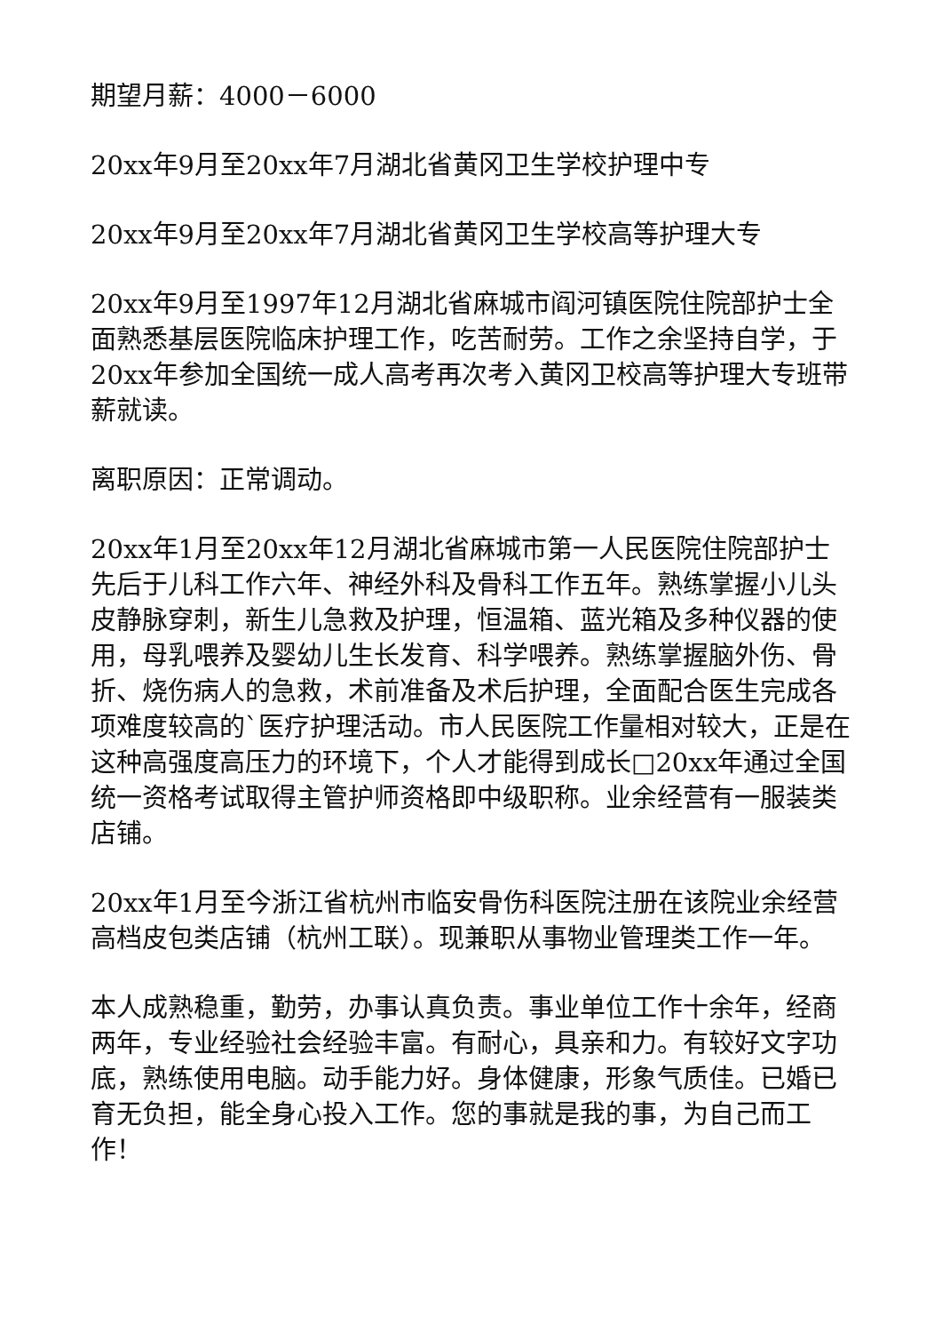期望月薪：4000－6000
20xx年9月至20xx年7月湖北省黄冈卫生学校护理中专
20xx年9月至20xx年7月湖北省黄冈卫生学校高等护理大专
20xx年9月至1997年12月湖北省麻城市阎河镇医院住院部护士全面熟悉基层医院临床护理工作，吃苦耐劳。工作之余坚持自学，于20xx年参加全国统一成人高考再次考入黄冈卫校高等护理大专班带薪就读。
离职原因：正常调动。
20xx年1月至20xx年12月湖北省麻城市第一人民医院住院部护士先后于儿科工作六年、神经外科及骨科工作五年。熟练掌握小儿头皮静脉穿刺，新生儿急救及护理，恒温箱、蓝光箱及多种仪器的使用，母乳喂养及婴幼儿生长发育、科学喂养。熟练掌握脑外伤、骨折、烧伤病人的急救，术前准备及术后护理，全面配合医生完成各项难度较高的`医疗护理活动。市人民医院工作量相对较大，正是在这种高强度高压力的环境下，个人才能得到成长□20xx年通过全国统一资格考试取得主管护师资格即中级职称。业余经营有一服装类店铺。
20xx年1月至今浙江省杭州市临安骨伤科医院注册在该院业余经营高档皮包类店铺（杭州工联）。现兼职从事物业管理类工作一年。
本人成熟稳重，勤劳，办事认真负责。事业单位工作十余年，经商两年，专业经验社会经验丰富。有耐心，具亲和力。有较好文字功底，熟练使用电脑。动手能力好。身体健康，形象气质佳。已婚已育无负担，能全身心投入工作。您的事就是我的事，为自己而工作！